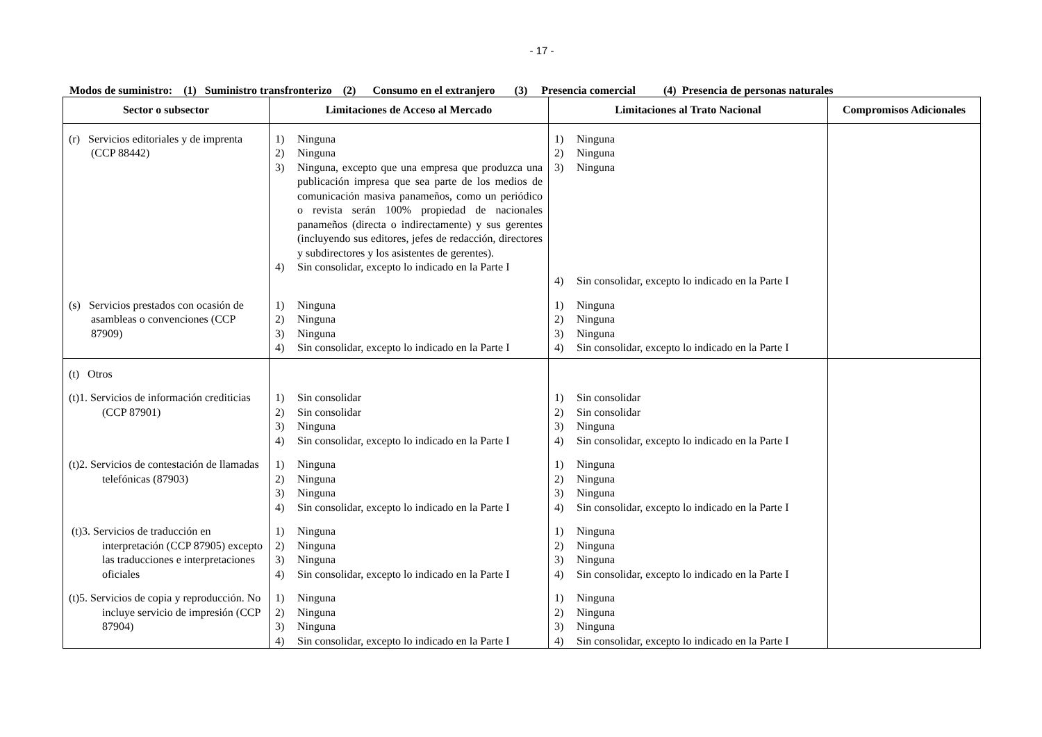- 17 -
Modos de suministro: (1) Suministro transfronterizo (2) Consumo en el extranjero (3) Presencia comercial (4) Presencia de personas naturales
| Sector o subsector | Limitaciones de Acceso al Mercado | Limitaciones al Trato Nacional | Compromisos Adicionales |
| --- | --- | --- | --- |
| (r) Servicios editoriales y de imprenta (CCP 88442) | 1) Ninguna 2) Ninguna 3) Ninguna, excepto que una empresa que produzca una publicación impresa que sea parte de los medios de comunicación masiva panameños, como un periódico o revista serán 100% propiedad de nacionales panameños (directa o indirectamente) y sus gerentes (incluyendo sus editores, jefes de redacción, directores y subdirectores y los asistentes de gerentes). 4) Sin consolidar, excepto lo indicado en la Parte I | 1) Ninguna 2) Ninguna 3) Ninguna 4) Sin consolidar, excepto lo indicado en la Parte I | |
| (s) Servicios prestados con ocasión de asambleas o convenciones (CCP 87909) | 1) Ninguna 2) Ninguna 3) Ninguna 4) Sin consolidar, excepto lo indicado en la Parte I | 1) Ninguna 2) Ninguna 3) Ninguna 4) Sin consolidar, excepto lo indicado en la Parte I | |
| (t) Otros | | | |
| (t)1. Servicios de información crediticias (CCP 87901) | 1) Sin consolidar 2) Sin consolidar 3) Ninguna 4) Sin consolidar, excepto lo indicado en la Parte I | 1) Sin consolidar 2) Sin consolidar 3) Ninguna 4) Sin consolidar, excepto lo indicado en la Parte I | |
| (t)2. Servicios de contestación de llamadas telefónicas (87903) | 1) Ninguna 2) Ninguna 3) Ninguna 4) Sin consolidar, excepto lo indicado en la Parte I | 1) Ninguna 2) Ninguna 3) Ninguna 4) Sin consolidar, excepto lo indicado en la Parte I | |
| (t)3. Servicios de traducción en interpretación (CCP 87905) excepto las traducciones e interpretaciones oficiales | 1) Ninguna 2) Ninguna 3) Ninguna 4) Sin consolidar, excepto lo indicado en la Parte I | 1) Ninguna 2) Ninguna 3) Ninguna 4) Sin consolidar, excepto lo indicado en la Parte I | |
| (t)5. Servicios de copia y reproducción. No incluye servicio de impresión (CCP 87904) | 1) Ninguna 2) Ninguna 3) Ninguna 4) Sin consolidar, excepto lo indicado en la Parte I | 1) Ninguna 2) Ninguna 3) Ninguna 4) Sin consolidar, excepto lo indicado en la Parte I | |